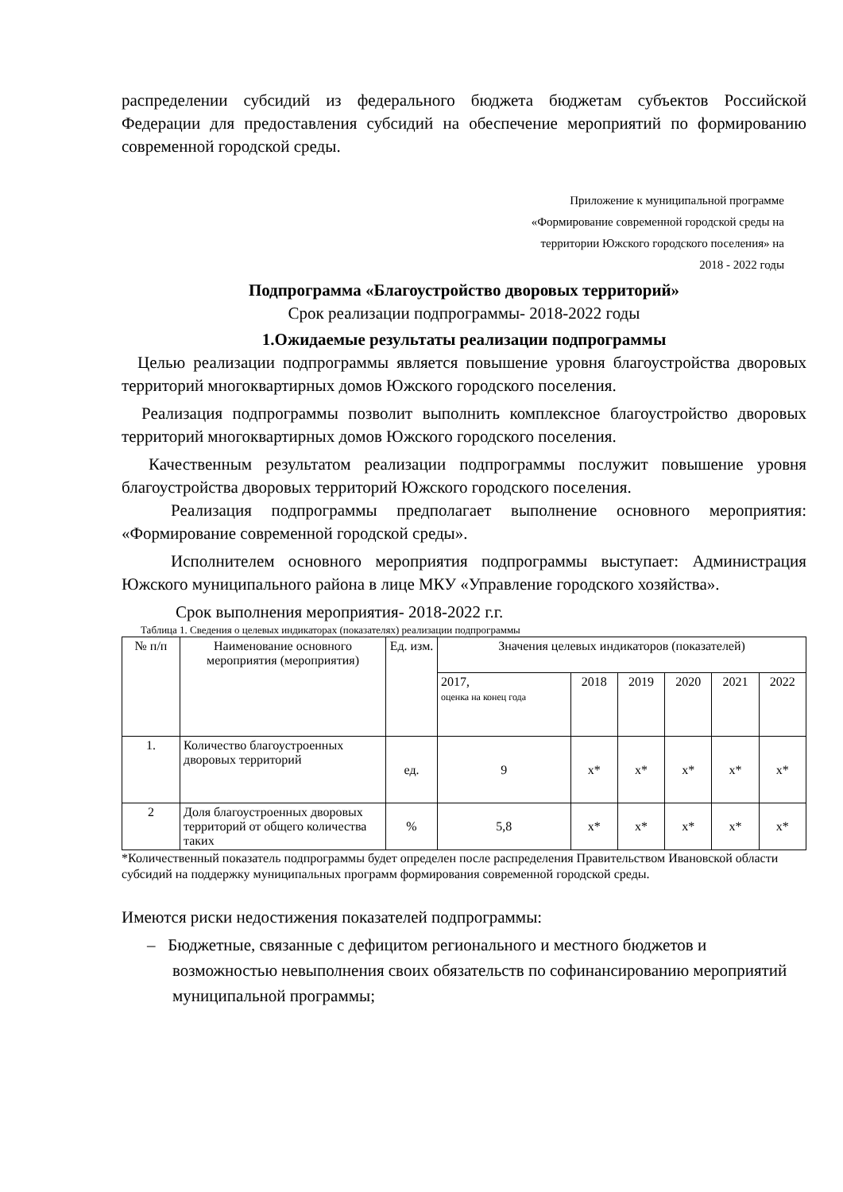распределении субсидий из федерального бюджета бюджетам субъектов Российской Федерации для предоставления субсидий на обеспечение мероприятий по формированию современной городской среды.
Приложение к муниципальной программе
«Формирование современной городской среды на
территории Южского городского поселения» на
2018 - 2022 годы
Подпрограмма «Благоустройство дворовых территорий»
Срок реализации подпрограммы- 2018-2022 годы
1.Ожидаемые результаты реализации подпрограммы
Целью реализации подпрограммы является повышение уровня благоустройства дворовых территорий многоквартирных домов Южского городского поселения.
Реализация подпрограммы позволит выполнить комплексное благоустройство дворовых территорий многоквартирных домов Южского городского поселения.
Качественным результатом реализации подпрограммы послужит повышение уровня благоустройства дворовых территорий Южского городского поселения.
Реализация подпрограммы предполагает выполнение основного мероприятия: «Формирование современной городской среды».
Исполнителем основного мероприятия подпрограммы выступает: Администрация Южского муниципального района в лице МКУ «Управление городского хозяйства».
Срок выполнения мероприятия- 2018-2022 г.г.
Таблица 1. Сведения о целевых индикаторах (показателях) реализации подпрограммы
| № п/п | Наименование основного мероприятия (мероприятия) | Ед. изм. | Значения целевых индикаторов (показателей) | | | | | |
| --- | --- | --- | --- | --- | --- | --- | --- | --- |
| | | | 2017, оценка на конец года | 2018 | 2019 | 2020 | 2021 | 2022 |
| 1. | Количество благоустроенных дворовых территорий | ед. | 9 | х* | х* | х* | х* | х* |
| 2 | Доля благоустроенных дворовых территорий от общего количества таких | % | 5,8 | х* | х* | х* | х* | х* |
*Количественный показатель подпрограммы будет определен после распределения Правительством Ивановской области субсидий на поддержку муниципальных программ формирования современной городской среды.
Имеются риски недостижения показателей подпрограммы:
– Бюджетные, связанные с дефицитом регионального и местного бюджетов и возможностью невыполнения своих обязательств по софинансированию мероприятий муниципальной программы;